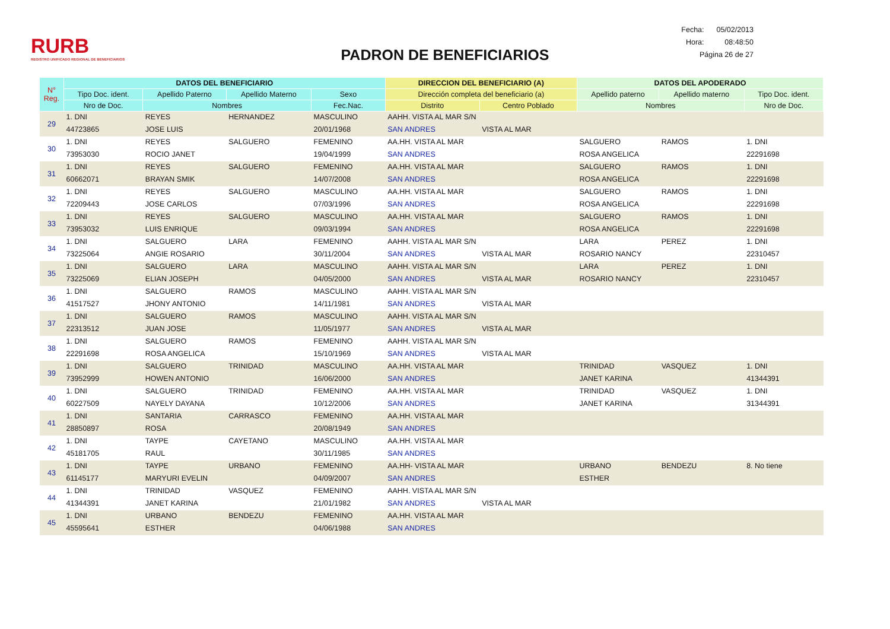RURB
REGISTRO UNIFICADO REGIONAL DE BENEFICIARIOS
PADRON DE BENEFICIARIOS
Fecha: 05/02/2013
Hora: 08:48:50
Página 26 de 27
| N° Reg. | DATOS DEL BENEFICIARIO | | | | DIRECCION DEL BENEFICIARIO (A) | | DATOS DEL APODERADO | | |
| --- | --- | --- | --- | --- | --- | --- | --- | --- | --- |
| | Tipo Doc. ident. | Apellido Paterno | Apellido Materno | Sexo | Dirección completa del beneficiario (a) | | Apellido paterno | Apellido materno | Tipo Doc. ident. |
| | Nro de Doc. | Nombres | | Fec.Nac. | Distrito | Centro Poblado | Nombres | | Nro de Doc. |
| 29 | 1. DNI | REYES | HERNANDEZ | MASCULINO | AAHH. VISTA AL MAR S/N | | | | |
| | 44723865 | JOSE LUIS | | 20/01/1968 | SAN ANDRES | VISTA AL MAR | | | |
| 30 | 1. DNI | REYES | SALGUERO | FEMENINO | AA.HH. VISTA AL MAR | | SALGUERO | RAMOS | 1. DNI |
| | 73953030 | ROCIO JANET | | 19/04/1999 | SAN ANDRES | | ROSA ANGELICA | | 22291698 |
| 31 | 1. DNI | REYES | SALGUERO | FEMENINO | AA.HH. VISTA AL MAR | | SALGUERO | RAMOS | 1. DNI |
| | 60662071 | BRAYAN SMIK | | 14/07/2008 | SAN ANDRES | | ROSA ANGELICA | | 22291698 |
| 32 | 1. DNI | REYES | SALGUERO | MASCULINO | AA.HH. VISTA AL MAR | | SALGUERO | RAMOS | 1. DNI |
| | 72209443 | JOSE CARLOS | | 07/03/1996 | SAN ANDRES | | ROSA ANGELICA | | 22291698 |
| 33 | 1. DNI | REYES | SALGUERO | MASCULINO | AA.HH. VISTA AL MAR | | SALGUERO | RAMOS | 1. DNI |
| | 73953032 | LUIS ENRIQUE | | 09/03/1994 | SAN ANDRES | | ROSA ANGELICA | | 22291698 |
| 34 | 1. DNI | SALGUERO | LARA | FEMENINO | AAHH. VISTA AL MAR S/N | | LARA | PEREZ | 1. DNI |
| | 73225064 | ANGIE ROSARIO | | 30/11/2004 | SAN ANDRES | VISTA AL MAR | ROSARIO NANCY | | 22310457 |
| 35 | 1. DNI | SALGUERO | LARA | MASCULINO | AAHH. VISTA AL MAR S/N | | LARA | PEREZ | 1. DNI |
| | 73225069 | ELIAN JOSEPH | | 04/05/2000 | SAN ANDRES | VISTA AL MAR | ROSARIO NANCY | | 22310457 |
| 36 | 1. DNI | SALGUERO | RAMOS | MASCULINO | AAHH. VISTA AL MAR S/N | | | | |
| | 41517527 | JHONY ANTONIO | | 14/11/1981 | SAN ANDRES | VISTA AL MAR | | | |
| 37 | 1. DNI | SALGUERO | RAMOS | MASCULINO | AAHH. VISTA AL MAR S/N | | | | |
| | 22313512 | JUAN JOSE | | 11/05/1977 | SAN ANDRES | VISTA AL MAR | | | |
| 38 | 1. DNI | SALGUERO | RAMOS | FEMENINO | AAHH. VISTA AL MAR S/N | | | | |
| | 22291698 | ROSA ANGELICA | | 15/10/1969 | SAN ANDRES | VISTA AL MAR | | | |
| 39 | 1. DNI | SALGUERO | TRINIDAD | MASCULINO | AA.HH. VISTA AL MAR | | TRINIDAD | VASQUEZ | 1. DNI |
| | 73952999 | HOWEN ANTONIO | | 16/06/2000 | SAN ANDRES | | JANET KARINA | | 41344391 |
| 40 | 1. DNI | SALGUERO | TRINIDAD | FEMENINO | AA.HH. VISTA AL MAR | | TRINIDAD | VASQUEZ | 1. DNI |
| | 60227509 | NAYELY DAYANA | | 10/12/2006 | SAN ANDRES | | JANET KARINA | | 31344391 |
| 41 | 1. DNI | SANTARIA | CARRASCO | FEMENINO | AA.HH. VISTA AL MAR | | | | |
| | 28850897 | ROSA | | 20/08/1949 | SAN ANDRES | | | | |
| 42 | 1. DNI | TAYPE | CAYETANO | MASCULINO | AA.HH. VISTA AL MAR | | | | |
| | 45181705 | RAUL | | 30/11/1985 | SAN ANDRES | | | | |
| 43 | 1. DNI | TAYPE | URBANO | FEMENINO | AA.HH- VISTA AL MAR | | URBANO | BENDEZU | 8. No tiene |
| | 61145177 | MARYURI EVELIN | | 04/09/2007 | SAN ANDRES | | ESTHER | | |
| 44 | 1. DNI | TRINIDAD | VASQUEZ | FEMENINO | AAHH. VISTA AL MAR S/N | | | | |
| | 41344391 | JANET KARINA | | 21/01/1982 | SAN ANDRES | VISTA AL MAR | | | |
| 45 | 1. DNI | URBANO | BENDEZU | FEMENINO | AA.HH. VISTA AL MAR | | | | |
| | 45595641 | ESTHER | | 04/06/1988 | SAN ANDRES | | | | |